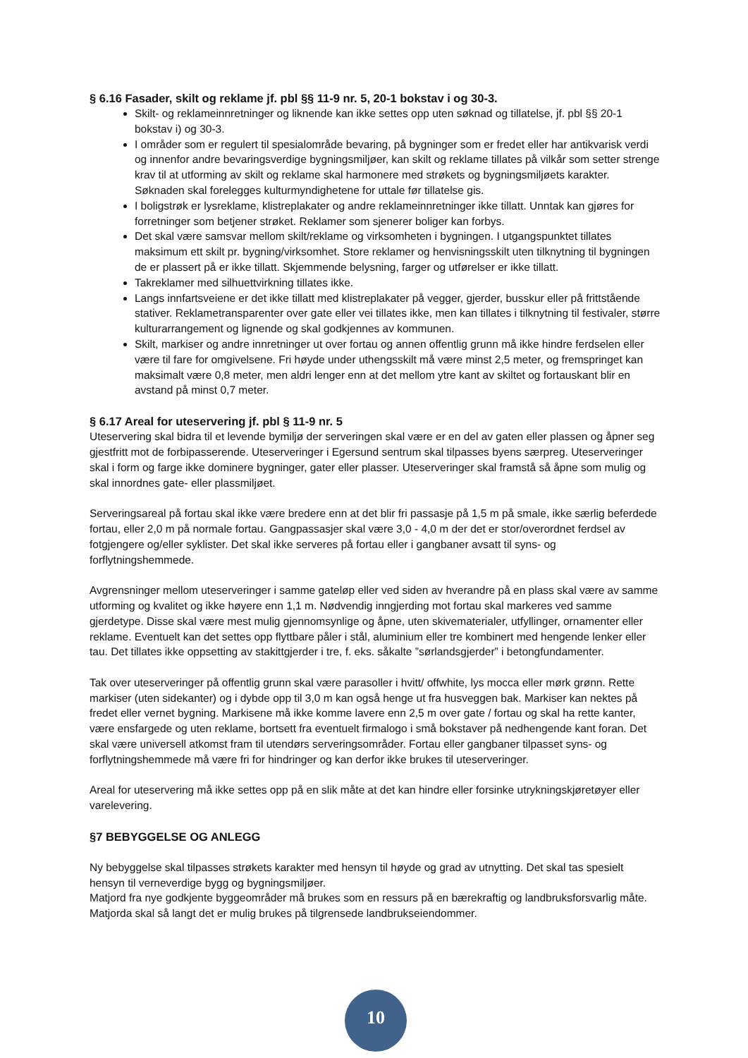§ 6.16 Fasader, skilt og reklame jf. pbl §§ 11-9 nr. 5, 20-1 bokstav i og 30-3.
Skilt- og reklameinnretninger og liknende kan ikke settes opp uten søknad og tillatelse, jf. pbl §§ 20-1 bokstav i) og 30-3.
I områder som er regulert til spesialområde bevaring, på bygninger som er fredet eller har antikvarisk verdi og innenfor andre bevaringsverdige bygningsmiljøer, kan skilt og reklame tillates på vilkår som setter strenge krav til at utforming av skilt og reklame skal harmonere med strøkets og bygningsmiljøets karakter. Søknaden skal forelegges kulturmyndighetene for uttale før tillatelse gis.
I boligstrøk er lysreklame, klistreplakater og andre reklameinnretninger ikke tillatt. Unntak kan gjøres for forretninger som betjener strøket. Reklamer som sjenerer boliger kan forbys.
Det skal være samsvar mellom skilt/reklame og virksomheten i bygningen. I utgangspunktet tillates maksimum ett skilt pr. bygning/virksomhet. Store reklamer og henvisningsskilt uten tilknytning til bygningen de er plassert på er ikke tillatt. Skjemmende belysning, farger og utførelser er ikke tillatt.
Takreklamer med silhuettvirkning tillates ikke.
Langs innfartsveiene er det ikke tillatt med klistreplakater på vegger, gjerder, busskur eller på frittstående stativer. Reklametransparenter over gate eller vei tillates ikke, men kan tillates i tilknytning til festivaler, større kulturarrangement og lignende og skal godkjennes av kommunen.
Skilt, markiser og andre innretninger ut over fortau og annen offentlig grunn må ikke hindre ferdselen eller være til fare for omgivelsene. Fri høyde under uthengsskilt må være minst 2,5 meter, og fremspringet kan maksimalt være 0,8 meter, men aldri lenger enn at det mellom ytre kant av skiltet og fortauskant blir en avstand på minst 0,7 meter.
§ 6.17 Areal for uteservering jf. pbl § 11-9 nr. 5
Uteservering skal bidra til et levende bymiljø der serveringen skal være er en del av gaten eller plassen og åpner seg gjestfritt mot de forbipasserende. Uteserveringer i Egersund sentrum skal tilpasses byens særpreg. Uteserveringer skal i form og farge ikke dominere bygninger, gater eller plasser. Uteserveringer skal framstå så åpne som mulig og skal innordnes gate- eller plassmiljøet.
Serveringsareal på fortau skal ikke være bredere enn at det blir fri passasje på 1,5 m på smale, ikke særlig beferdede fortau, eller 2,0 m på normale fortau. Gangpassasjer skal være 3,0 - 4,0 m der det er stor/overordnet ferdsel av fotgjengere og/eller syklister. Det skal ikke serveres på fortau eller i gangbaner avsatt til syns- og forflytningshemmede.
Avgrensninger mellom uteserveringer i samme gateløp eller ved siden av hverandre på en plass skal være av samme utforming og kvalitet og ikke høyere enn 1,1 m. Nødvendig inngjerding mot fortau skal markeres ved samme gjerdetype. Disse skal være mest mulig gjennomsynlige og åpne, uten skivematerialer, utfyllinger, ornamenter eller reklame. Eventuelt kan det settes opp flyttbare påler i stål, aluminium eller tre kombinert med hengende lenker eller tau. Det tillates ikke oppsetting av stakittgjerder i tre, f. eks. såkalte ”sørlandsgjerder” i betongfundamenter.
Tak over uteserveringer på offentlig grunn skal være parasoller i hvitt/ offwhite, lys mocca eller mørk grønn. Rette markiser (uten sidekanter) og i dybde opp til 3,0 m kan også henge ut fra husveggen bak. Markiser kan nektes på fredet eller vernet bygning. Markisene må ikke komme lavere enn 2,5 m over gate / fortau og skal ha rette kanter, være ensfargede og uten reklame, bortsett fra eventuelt firmalogo i små bokstaver på nedhengende kant foran. Det skal være universell atkomst fram til utendørs serveringsområder. Fortau eller gangbaner tilpasset syns- og forflytningshemmede må være fri for hindringer og kan derfor ikke brukes til uteserveringer.
Areal for uteservering må ikke settes opp på en slik måte at det kan hindre eller forsinke utrykningskjøretøyer eller varelevering.
§7 BEBYGGELSE OG ANLEGG
Ny bebyggelse skal tilpasses strøkets karakter med hensyn til høyde og grad av utnytting. Det skal tas spesielt hensyn til verneverdige bygg og bygningsmiljøer.
Matjord fra nye godkjente byggeområder må brukes som en ressurs på en bærekraftig og landbruksforsvarlig måte. Matjorda skal så langt det er mulig brukes på tilgrensede landbrukseiendommer.
10